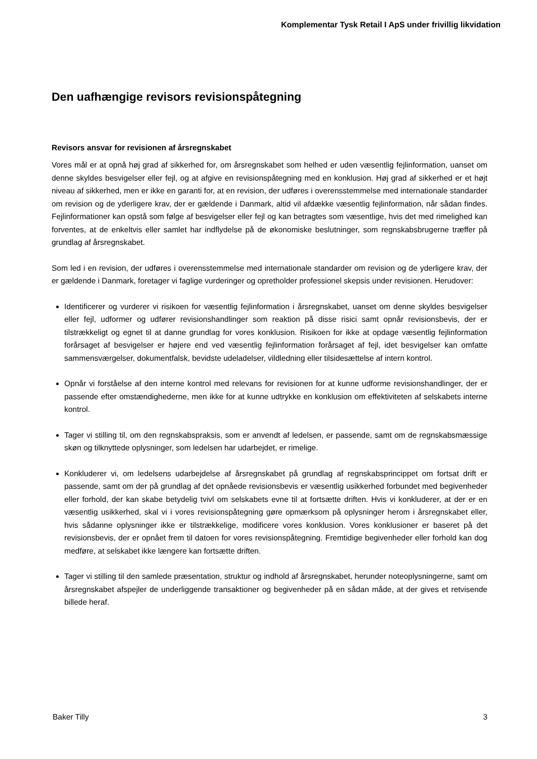Komplementar Tysk Retail I ApS under frivillig likvidation
Den uafhængige revisors revisionspåtegning
Revisors ansvar for revisionen af årsregnskabet
Vores mål er at opnå høj grad af sikkerhed for, om årsregnskabet som helhed er uden væsentlig fejlinformation, uanset om denne skyldes besvigelser eller fejl, og at afgive en revisionspåtegning med en konklusion. Høj grad af sikkerhed er et højt niveau af sikkerhed, men er ikke en garanti for, at en revision, der udføres i overensstemmelse med internationale standarder om revision og de yderligere krav, der er gældende i Danmark, altid vil afdække væsentlig fejlinformation, når sådan findes. Fejlinformationer kan opstå som følge af besvigelser eller fejl og kan betragtes som væsentlige, hvis det med rimelighed kan forventes, at de enkeltvis eller samlet har indflydelse på de økonomiske beslutninger, som regnskabsbrugerne træffer på grundlag af årsregnskabet.
Som led i en revision, der udføres i overensstemmelse med internationale standarder om revision og de yderligere krav, der er gældende i Danmark, foretager vi faglige vurderinger og opretholder professionel skepsis under revisionen. Herudover:
Identificerer og vurderer vi risikoen for væsentlig fejlinformation i årsregnskabet, uanset om denne skyldes besvigelser eller fejl, udformer og udfører revisionshandlinger som reaktion på disse risici samt opnår revisionsbevis, der er tilstrækkeligt og egnet til at danne grundlag for vores konklusion. Risikoen for ikke at opdage væsentlig fejlinformation forårsaget af besvigelser er højere end ved væsentlig fejlinformation forårsaget af fejl, idet besvigelser kan omfatte sammensværgelser, dokumentfalsk, bevidste udeladelser, vildledning eller tilsidesættelse af intern kontrol.
Opnår vi forståelse af den interne kontrol med relevans for revisionen for at kunne udforme revisionshandlinger, der er passende efter omstændighederne, men ikke for at kunne udtrykke en konklusion om effektiviteten af selskabets interne kontrol.
Tager vi stilling til, om den regnskabspraksis, som er anvendt af ledelsen, er passende, samt om de regnskabsmæssige skøn og tilknyttede oplysninger, som ledelsen har udarbejdet, er rimelige.
Konkluderer vi, om ledelsens udarbejdelse af årsregnskabet på grundlag af regnskabsprincippet om fortsat drift er passende, samt om der på grundlag af det opnåede revisionsbevis er væsentlig usikkerhed forbundet med begivenheder eller forhold, der kan skabe betydelig tvivl om selskabets evne til at fortsætte driften. Hvis vi konkluderer, at der er en væsentlig usikkerhed, skal vi i vores revisionspåtegning gøre opmærksom på oplysninger herom i årsregnskabet eller, hvis sådanne oplysninger ikke er tilstrækkelige, modificere vores konklusion. Vores konklusioner er baseret på det revisionsbevis, der er opnået frem til datoen for vores revisionspåtegning. Fremtidige begivenheder eller forhold kan dog medføre, at selskabet ikke længere kan fortsætte driften.
Tager vi stilling til den samlede præsentation, struktur og indhold af årsregnskabet, herunder noteoplysningerne, samt om årsregnskabet afspejler de underliggende transaktioner og begivenheder på en sådan måde, at der gives et retvisende billede heraf.
Baker Tilly 3